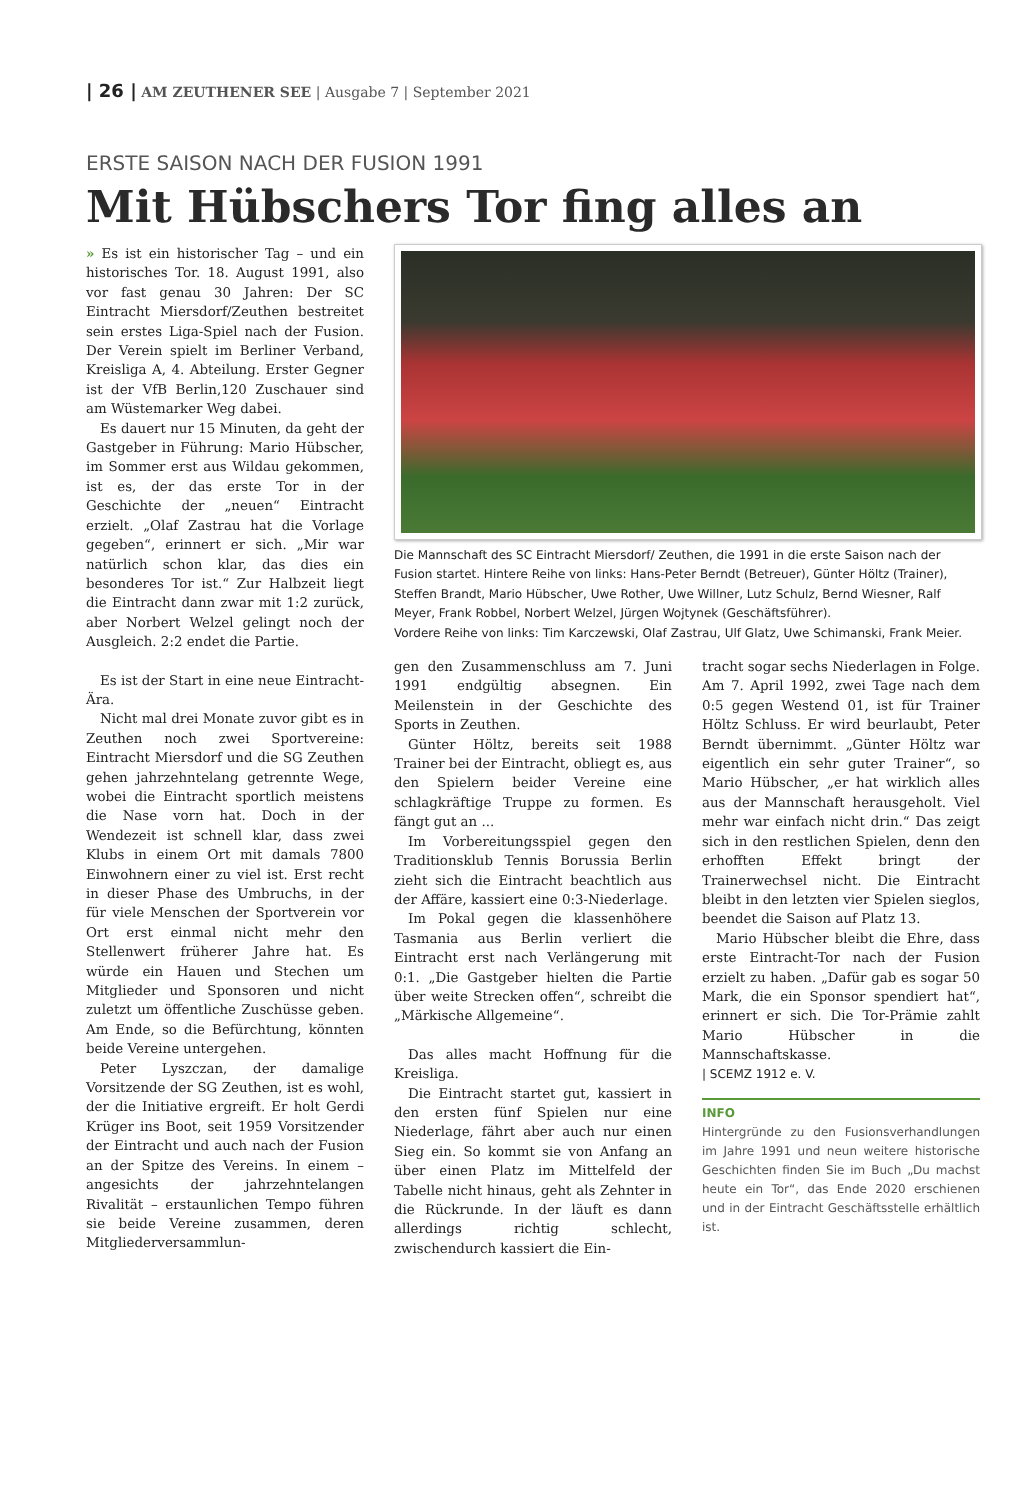| 26 | AM ZEUTHENER SEE | Ausgabe 7 | September 2021
ERSTE SAISON NACH DER FUSION 1991
Mit Hübschers Tor fing alles an
» Es ist ein historischer Tag – und ein historisches Tor. 18. August 1991, also vor fast genau 30 Jahren: Der SC Eintracht Miersdorf/Zeuthen bestreitet sein erstes Liga-Spiel nach der Fusion. Der Verein spielt im Berliner Verband, Kreisliga A, 4. Abteilung. Erster Gegner ist der VfB Berlin,120 Zuschauer sind am Wüstemarker Weg dabei.
Es dauert nur 15 Minuten, da geht der Gastgeber in Führung: Mario Hübscher, im Sommer erst aus Wildau gekommen, ist es, der das erste Tor in der Geschichte der „neuen“ Eintracht erzielt. „Olaf Zastrau hat die Vorlage gegeben“, erinnert er sich. „Mir war natürlich schon klar, das dies ein besonderes Tor ist.“ Zur Halbzeit liegt die Eintracht dann zwar mit 1:2 zurück, aber Norbert Welzel gelingt noch der Ausgleich. 2:2 endet die Partie.
Es ist der Start in eine neue Eintracht-Ära.
Nicht mal drei Monate zuvor gibt es in Zeuthen noch zwei Sportvereine: Eintracht Miersdorf und die SG Zeuthen gehen jahrzehntelang getrennte Wege, wobei die Eintracht sportlich meistens die Nase vorn hat. Doch in der Wendezeit ist schnell klar, dass zwei Klubs in einem Ort mit damals 7800 Einwohnern einer zu viel ist. Erst recht in dieser Phase des Umbruchs, in der für viele Menschen der Sportverein vor Ort erst einmal nicht mehr den Stellenwert früherer Jahre hat. Es würde ein Hauen und Stechen um Mitglieder und Sponsoren und nicht zuletzt um öffentliche Zuschüsse geben. Am Ende, so die Befürchtung, könnten beide Vereine untergehen.
Peter Lyszczan, der damalige Vorsitzende der SG Zeuthen, ist es wohl, der die Initiative ergreift. Er holt Gerdi Krüger ins Boot, seit 1959 Vorsitzender der Eintracht und auch nach der Fusion an der Spitze des Vereins. In einem – angesichts der jahrzehntelangen Rivalität – erstaunlichen Tempo führen sie beide Vereine zusammen, deren Mitgliederversammlun-
Die Mannschaft des SC Eintracht Miersdorf/ Zeuthen, die 1991 in die erste Saison nach der Fusion startet. Hintere Reihe von links: Hans-Peter Berndt (Betreuer), Günter Höltz (Trainer), Steffen Brandt, Mario Hübscher, Uwe Rother, Uwe Willner, Lutz Schulz, Bernd Wiesner, Ralf Meyer, Frank Robbel, Norbert Welzel, Jürgen Wojtynek (Geschäftsführer).
Vordere Reihe von links: Tim Karczewski, Olaf Zastrau, Ulf Glatz, Uwe Schimanski, Frank Meier.
gen den Zusammenschluss am 7. Juni 1991 endgültig absegnen. Ein Meilenstein in der Geschichte des Sports in Zeuthen.
Günter Höltz, bereits seit 1988 Trainer bei der Eintracht, obliegt es, aus den Spielern beider Vereine eine schlagkräftige Truppe zu formen. Es fängt gut an ...
Im Vorbereitungsspiel gegen den Traditionsklub Tennis Borussia Berlin zieht sich die Eintracht beachtlich aus der Affäre, kassiert eine 0:3-Niederlage.
Im Pokal gegen die klassenhöhere Tasmania aus Berlin verliert die Eintracht erst nach Verlängerung mit 0:1. „Die Gastgeber hielten die Partie über weite Strecken offen“, schreibt die „Märkische Allgemeine“.
Das alles macht Hoffnung für die Kreisliga.
Die Eintracht startet gut, kassiert in den ersten fünf Spielen nur eine Niederlage, fährt aber auch nur einen Sieg ein. So kommt sie von Anfang an über einen Platz im Mittelfeld der Tabelle nicht hinaus, geht als Zehnter in die Rückrunde. In der läuft es dann allerdings richtig schlecht, zwischendurch kassiert die Ein-
tracht sogar sechs Niederlagen in Folge. Am 7. April 1992, zwei Tage nach dem 0:5 gegen Westend 01, ist für Trainer Höltz Schluss. Er wird beurlaubt, Peter Berndt übernimmt. „Günter Höltz war eigentlich ein sehr guter Trainer“, so Mario Hübscher, „er hat wirklich alles aus der Mannschaft herausgeholt. Viel mehr war einfach nicht drin.“ Das zeigt sich in den restlichen Spielen, denn den erhofften Effekt bringt der Trainerwechsel nicht. Die Eintracht bleibt in den letzten vier Spielen sieglos, beendet die Saison auf Platz 13.
Mario Hübscher bleibt die Ehre, dass erste Eintracht-Tor nach der Fusion erzielt zu haben. „Dafür gab es sogar 50 Mark, die ein Sponsor spendiert hat“, erinnert er sich. Die Tor-Prämie zahlt Mario Hübscher in die Mannschaftskasse.
| SCEMZ 1912 e. V.
INFO
Hintergründe zu den Fusionsverhandlungen im Jahre 1991 und neun weitere historische Geschichten finden Sie im Buch „Du machst heute ein Tor“, das Ende 2020 erschienen und in der Eintracht Geschäftsstelle erhältlich ist.